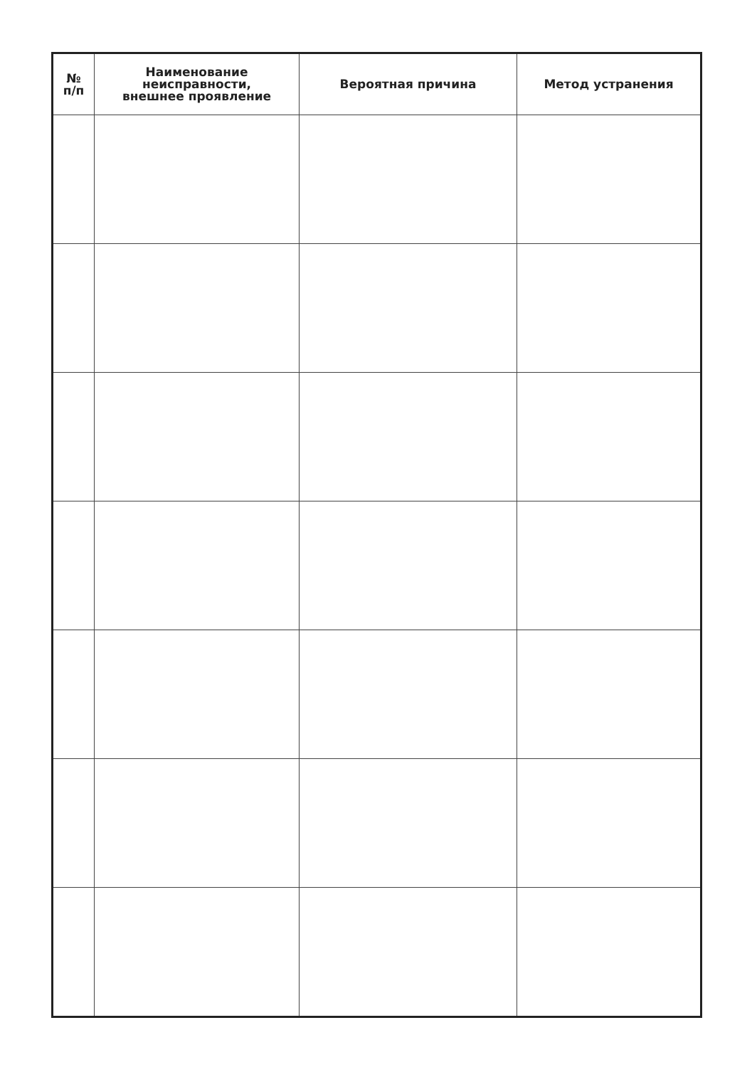| № п/п | Наименование неисправности, внешнее проявление | Вероятная причина | Метод устранения |
| --- | --- | --- | --- |